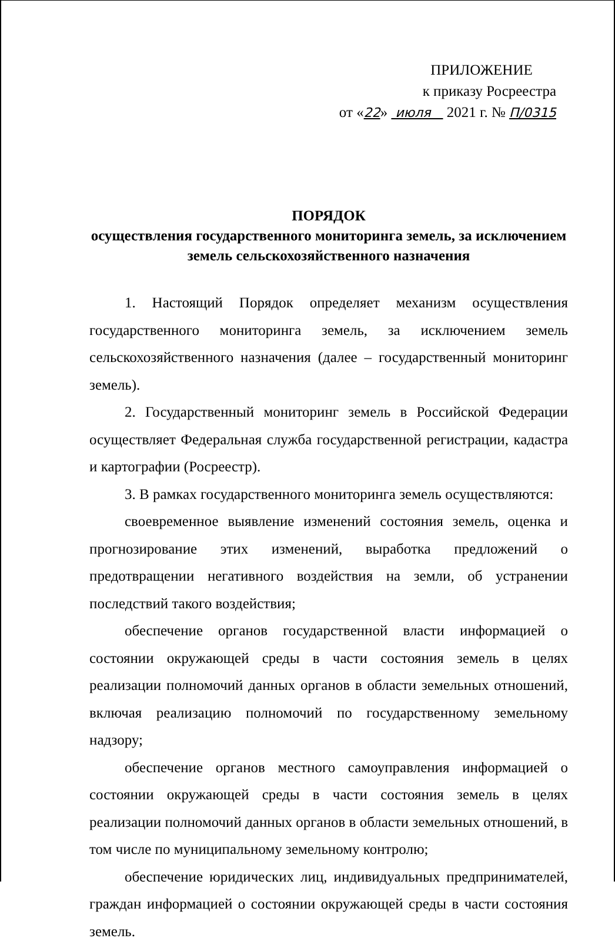ПРИЛОЖЕНИЕ
к приказу Росреестра
от «22» июля 2021 г. № П/0315
ПОРЯДОК
осуществления государственного мониторинга земель, за исключением земель сельскохозяйственного назначения
1. Настоящий Порядок определяет механизм осуществления государственного мониторинга земель, за исключением земель сельскохозяйственного назначения (далее – государственный мониторинг земель).
2. Государственный мониторинг земель в Российской Федерации осуществляет Федеральная служба государственной регистрации, кадастра и картографии (Росреестр).
3. В рамках государственного мониторинга земель осуществляются:
своевременное выявление изменений состояния земель, оценка и прогнозирование этих изменений, выработка предложений о предотвращении негативного воздействия на земли, об устранении последствий такого воздействия;
обеспечение органов государственной власти информацией о состоянии окружающей среды в части состояния земель в целях реализации полномочий данных органов в области земельных отношений, включая реализацию полномочий по государственному земельному надзору;
обеспечение органов местного самоуправления информацией о состоянии окружающей среды в части состояния земель в целях реализации полномочий данных органов в области земельных отношений, в том числе по муниципальному земельному контролю;
обеспечение юридических лиц, индивидуальных предпринимателей, граждан информацией о состоянии окружающей среды в части состояния земель.